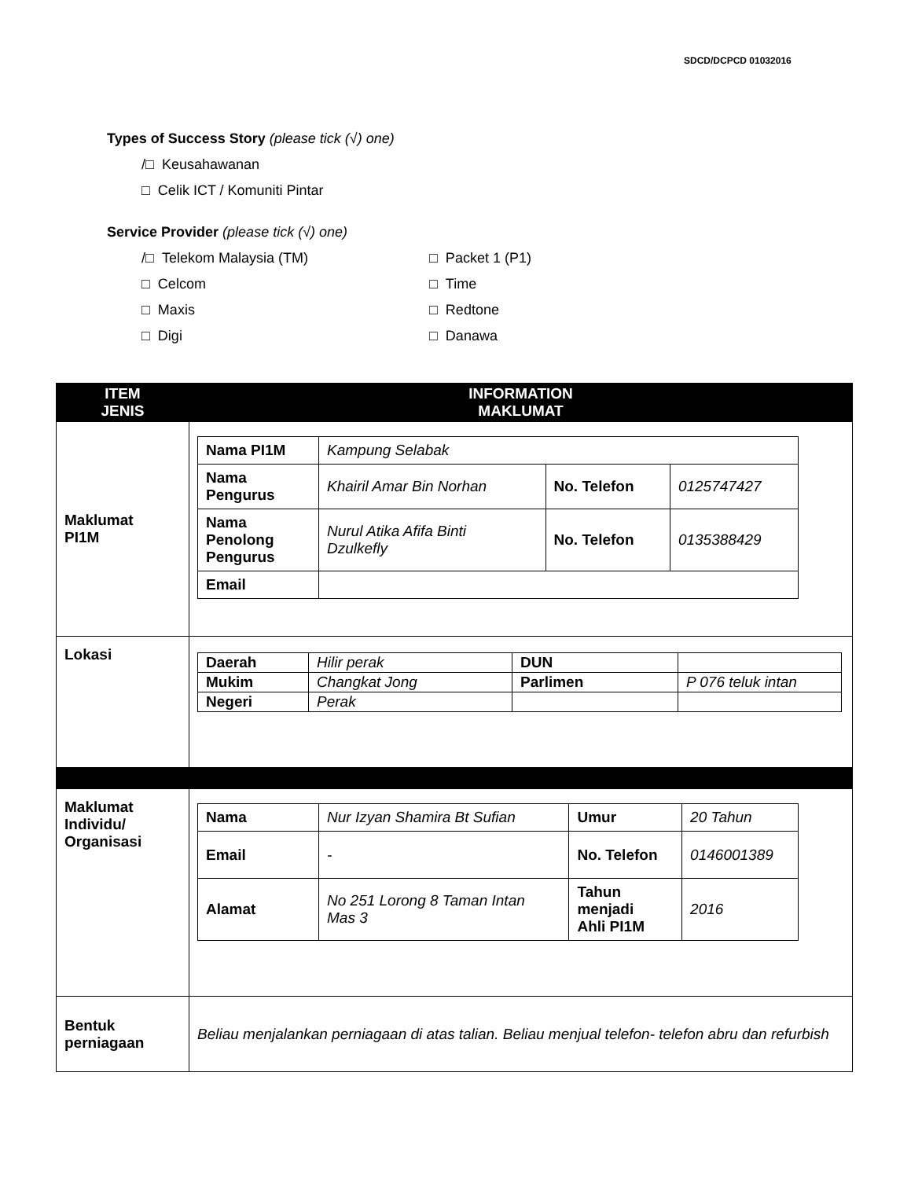SDCD/DCPCD 01032016
Types of Success Story (please tick (√) one)
/□ Keusahawanan
□ Celik ICT / Komuniti Pintar
Service Provider (please tick (√) one)
/□ Telekom Malaysia (TM)
□ Packet 1 (P1)
□ Celcom
□ Time
□ Maxis
□ Redtone
□ Digi
□ Danawa
| ITEM JENIS | INFORMATION MAKLUMAT |
| --- | --- |
| Maklumat PI1M | / Nama PI1M / Kampung Selabak / / / / Nama Pengurus / Khairil Amar Bin Norhan / No. Telefon / 0125747427 / / Nama Penolong Pengurus / Nurul Atika Afifa Binti Dzulkefly / No. Telefon / 0135388429 / / Email / / / / |
| Lokasi | / Daerah / Hilir perak / DUN / / / Mukim / Changkat Jong / Parlimen / P 076 teluk intan / / Negeri / Perak / / / |
| Maklumat Individu/ Organisasi | / Nama / Nur Izyan Shamira Bt Sufian / Umur / 20 Tahun / / Email / - / No. Telefon / 0146001389 / / Alamat / No 251 Lorong 8 Taman Intan Mas 3 / Tahun menjadi Ahli PI1M / 2016 / |
| Bentuk perniagaan | Beliau menjalankan perniagaan di atas talian. Beliau menjual telefon- telefon abru dan refurbish |